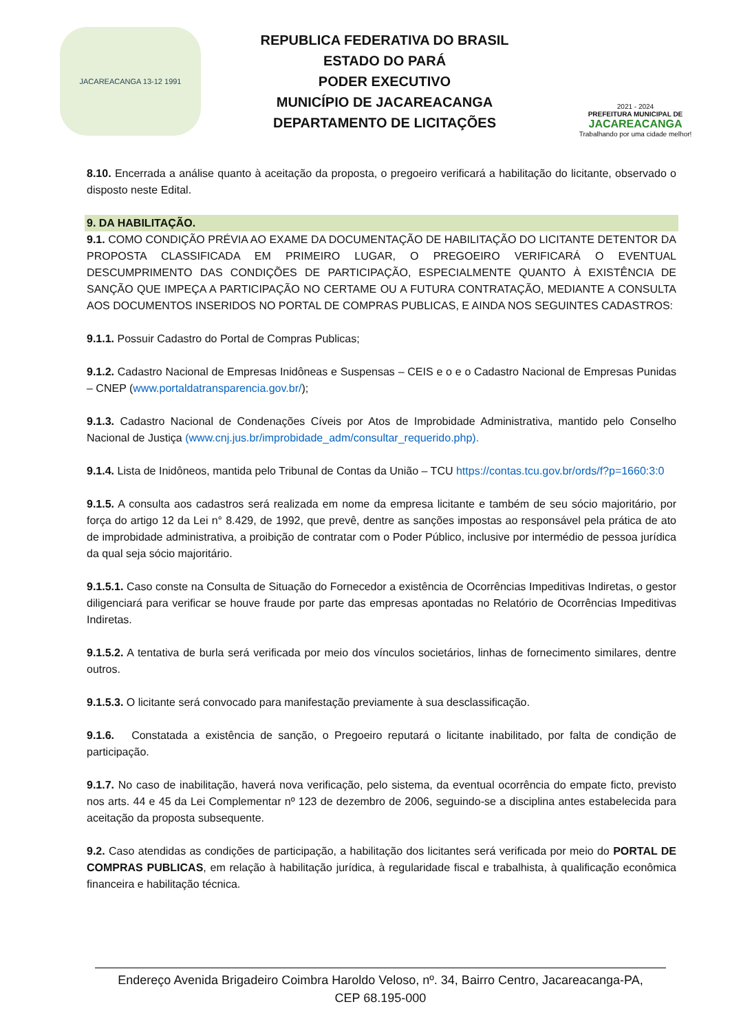JACAREACANGA 13-12 1991
REPUBLICA FEDERATIVA DO BRASIL
ESTADO DO PARÁ
PODER EXECUTIVO
MUNICÍPIO DE JACAREACANGA
DEPARTAMENTO DE LICITAÇÕES
2021 - 2024
PREFEITURA MUNICIPAL DE
JACAREACANGA
Trabalhando por uma cidade melhor!
8.10. Encerrada a análise quanto à aceitação da proposta, o pregoeiro verificará a habilitação do licitante, observado o disposto neste Edital.
9. DA HABILITAÇÃO.
9.1. COMO CONDIÇÃO PRÉVIA AO EXAME DA DOCUMENTAÇÃO DE HABILITAÇÃO DO LICITANTE DETENTOR DA PROPOSTA CLASSIFICADA EM PRIMEIRO LUGAR, O PREGOEIRO VERIFICARÁ O EVENTUAL DESCUMPRIMENTO DAS CONDIÇÕES DE PARTICIPAÇÃO, ESPECIALMENTE QUANTO À EXISTÊNCIA DE SANÇÃO QUE IMPEÇA A PARTICIPAÇÃO NO CERTAME OU A FUTURA CONTRATAÇÃO, MEDIANTE A CONSULTA AOS DOCUMENTOS INSERIDOS NO PORTAL DE COMPRAS PUBLICAS, E AINDA NOS SEGUINTES CADASTROS:
9.1.1. Possuir Cadastro do Portal de Compras Publicas;
9.1.2. Cadastro Nacional de Empresas Inidôneas e Suspensas – CEIS e o e o Cadastro Nacional de Empresas Punidas – CNEP (www.portaldatransparencia.gov.br/);
9.1.3. Cadastro Nacional de Condenações Cíveis por Atos de Improbidade Administrativa, mantido pelo Conselho Nacional de Justiça (www.cnj.jus.br/improbidade_adm/consultar_requerido.php).
9.1.4. Lista de Inidôneos, mantida pelo Tribunal de Contas da União – TCU https://contas.tcu.gov.br/ords/f?p=1660:3:0
9.1.5. A consulta aos cadastros será realizada em nome da empresa licitante e também de seu sócio majoritário, por força do artigo 12 da Lei n° 8.429, de 1992, que prevê, dentre as sanções impostas ao responsável pela prática de ato de improbidade administrativa, a proibição de contratar com o Poder Público, inclusive por intermédio de pessoa jurídica da qual seja sócio majoritário.
9.1.5.1. Caso conste na Consulta de Situação do Fornecedor a existência de Ocorrências Impeditivas Indiretas, o gestor diligenciará para verificar se houve fraude por parte das empresas apontadas no Relatório de Ocorrências Impeditivas Indiretas.
9.1.5.2. A tentativa de burla será verificada por meio dos vínculos societários, linhas de fornecimento similares, dentre outros.
9.1.5.3. O licitante será convocado para manifestação previamente à sua desclassificação.
9.1.6. Constatada a existência de sanção, o Pregoeiro reputará o licitante inabilitado, por falta de condição de participação.
9.1.7. No caso de inabilitação, haverá nova verificação, pelo sistema, da eventual ocorrência do empate ficto, previsto nos arts. 44 e 45 da Lei Complementar nº 123 de dezembro de 2006, seguindo-se a disciplina antes estabelecida para aceitação da proposta subsequente.
9.2. Caso atendidas as condições de participação, a habilitação dos licitantes será verificada por meio do PORTAL DE COMPRAS PUBLICAS, em relação à habilitação jurídica, à regularidade fiscal e trabalhista, à qualificação econômica financeira e habilitação técnica.
Endereço Avenida Brigadeiro Coimbra Haroldo Veloso, nº. 34, Bairro Centro, Jacareacanga-PA,
CEP 68.195-000